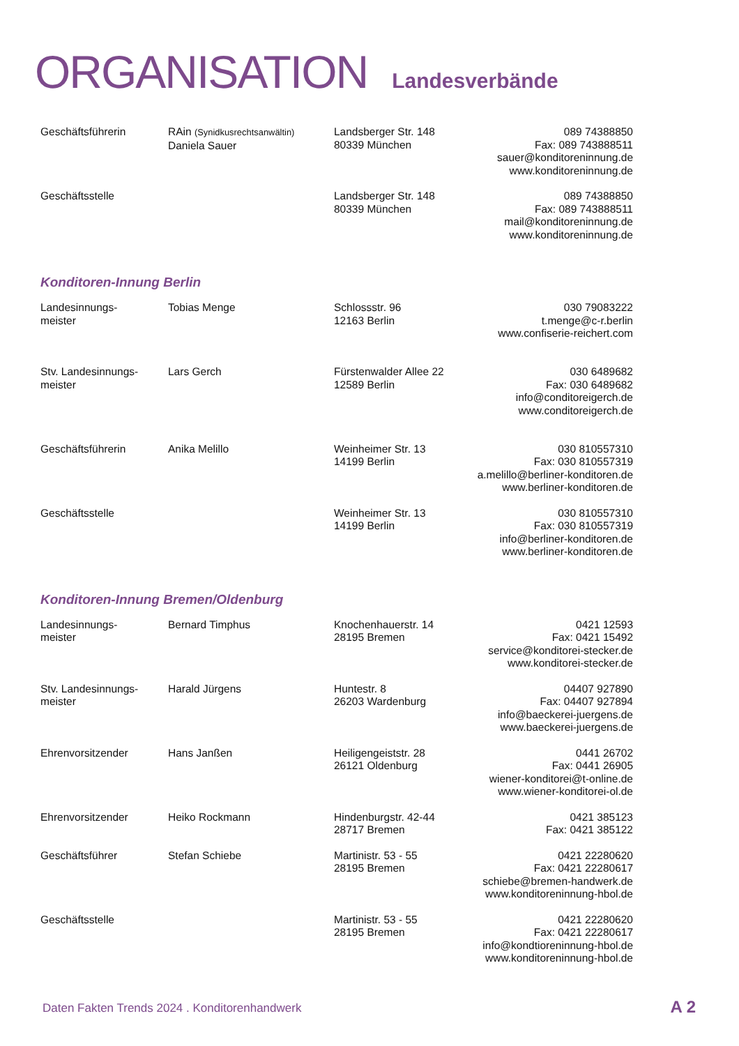ORGANISATION Landesverbände
| Geschäftsführerin | RAin (Synidkusrechtsanwältin) Daniela Sauer | Landsberger Str. 148 80339 München | 089 74388850 Fax: 089 743888511 sauer@konditoreninnung.de www.konditoreninnung.de |
| Geschäftsstelle | | Landsberger Str. 148 80339 München | 089 74388850 Fax: 089 743888511 mail@konditoreninnung.de www.konditoreninnung.de |
Konditoren-Innung Berlin
| Landesinnungs- meister | Tobias Menge | Schlossstr. 96 12163 Berlin | 030 79083222 t.menge@c-r.berlin www.confiserie-reichert.com |
| Stv. Landesinnungs- meister | Lars Gerch | Fürstenwalder Allee 22 12589 Berlin | 030 6489682 Fax: 030 6489682 info@conditoreigerch.de www.conditoreigerch.de |
| Geschäftsführerin | Anika Melillo | Weinheimer Str. 13 14199 Berlin | 030 810557310 Fax: 030 810557319 a.melillo@berliner-konditoren.de www.berliner-konditoren.de |
| Geschäftsstelle | | Weinheimer Str. 13 14199 Berlin | 030 810557310 Fax: 030 810557319 info@berliner-konditoren.de www.berliner-konditoren.de |
Konditoren-Innung Bremen/Oldenburg
| Landesinnungs- meister | Bernard Timphus | Knochenhauerstr. 14 28195 Bremen | 0421 12593 Fax: 0421 15492 service@konditorei-stecker.de www.konditorei-stecker.de |
| Stv. Landesinnungs- meister | Harald Jürgens | Huntestr. 8 26203 Wardenburg | 04407 927890 Fax: 04407 927894 info@baeckerei-juergens.de www.baeckerei-juergens.de |
| Ehrenvorsitzender | Hans Janßen | Heiligengeiststr. 28 26121 Oldenburg | 0441 26702 Fax: 0441 26905 wiener-konditorei@t-online.de www.wiener-konditorei-ol.de |
| Ehrenvorsitzender | Heiko Rockmann | Hindenburgstr. 42-44 28717 Bremen | 0421 385123 Fax: 0421 385122 |
| Geschäftsführer | Stefan Schiebe | Martinistr. 53 - 55 28195 Bremen | 0421 22280620 Fax: 0421 22280617 schiebe@bremen-handwerk.de www.konditoreninnung-hbol.de |
| Geschäftsstelle | | Martinistr. 53 - 55 28195 Bremen | 0421 22280620 Fax: 0421 22280617 info@kondtioreninnung-hbol.de www.konditoreninnung-hbol.de |
Daten Fakten Trends 2024 . Konditorenhandwerk
A 2